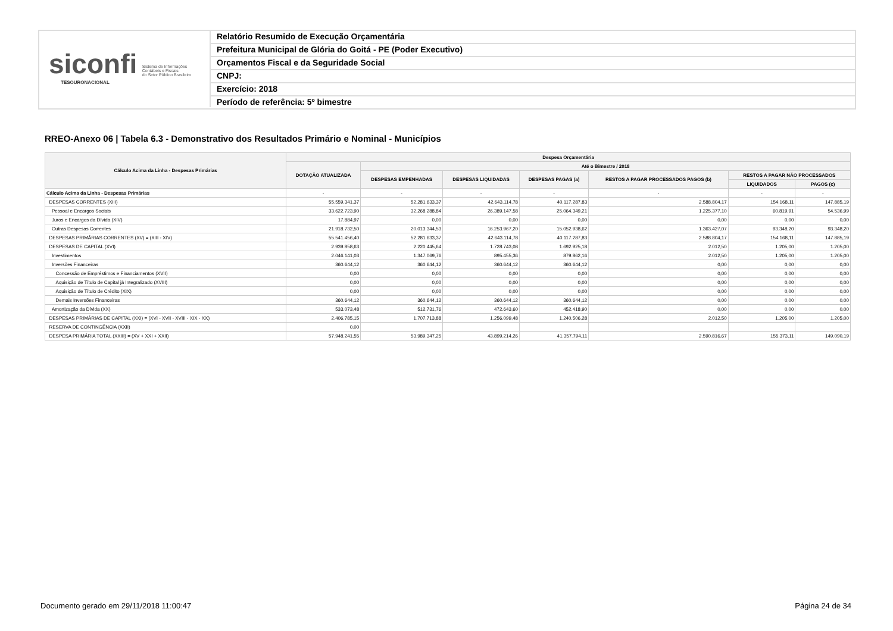siconfi Sistema de Informações
Contábeis e Fiscais
do Setor Público Brasileiro
TESOURONACIONAL
Relatório Resumido de Execução Orçamentária
Prefeitura Municipal de Glória do Goitá - PE (Poder Executivo)
Orçamentos Fiscal e da Seguridade Social
CNPJ:
Exercício: 2018
Período de referência: 5º bimestre
RREO-Anexo 06 | Tabela 6.3 - Demonstrativo dos Resultados Primário e Nominal - Municípios
| Cálculo Acima da Linha - Despesas Primárias | Despesa Orçamentária | | | | | | |
| --- | --- | --- | --- | --- | --- | --- | --- |
| | DOTAÇÃO ATUALIZADA | Até o Bimestre / 2018 | | | | | |
| | | DESPESAS EMPENHADAS | DESPESAS LIQUIDADAS | DESPESAS PAGAS (a) | RESTOS A PAGAR PROCESSADOS PAGOS (b) | RESTOS A PAGAR NÃO PROCESSADOS | |
| | | | | | | LIQUIDADOS | PAGOS (c) |
| Cálculo Acima da Linha - Despesas Primárias | - | - | - | - | - | - | - |
| DESPESAS CORRENTES (XIII) | 55.559.341,37 | 52.281.633,37 | 42.643.114,78 | 40.117.287,83 | 2.588.804,17 | 154.168,11 | 147.885,19 |
| Pessoal e Encargos Sociais | 33.622.723,90 | 32.268.288,84 | 26.389.147,58 | 25.064.349,21 | 1.225.377,10 | 60.819,91 | 54.536,99 |
| Juros e Encargos da Dívida (XIV) | 17.884,97 | 0,00 | 0,00 | 0,00 | 0,00 | 0,00 | 0,00 |
| Outras Despesas Correntes | 21.918.732,50 | 20.013.344,53 | 16.253.967,20 | 15.052.938,62 | 1.363.427,07 | 93.348,20 | 93.348,20 |
| DESPESAS PRIMÁRIAS CORRENTES (XV) = (XIII - XIV) | 55.541.456,40 | 52.281.633,37 | 42.643.114,78 | 40.117.287,83 | 2.588.804,17 | 154.168,11 | 147.885,19 |
| DESPESAS DE CAPITAL (XVI) | 2.939.858,63 | 2.220.445,64 | 1.728.743,08 | 1.692.925,18 | 2.012,50 | 1.205,00 | 1.205,00 |
| Investimentos | 2.046.141,03 | 1.347.069,76 | 895.455,36 | 879.862,16 | 2.012,50 | 1.205,00 | 1.205,00 |
| Inversões Financeiras | 360.644,12 | 360.644,12 | 360.644,12 | 360.644,12 | 0,00 | 0,00 | 0,00 |
| Concessão de Empréstimos e Financiamentos (XVII) | 0,00 | 0,00 | 0,00 | 0,00 | 0,00 | 0,00 | 0,00 |
| Aquisição de Título de Capital já Integralizado (XVIII) | 0,00 | 0,00 | 0,00 | 0,00 | 0,00 | 0,00 | 0,00 |
| Aquisição de Título de Crédito (XIX) | 0,00 | 0,00 | 0,00 | 0,00 | 0,00 | 0,00 | 0,00 |
| Demais Inversões Financeiras | 360.644,12 | 360.644,12 | 360.644,12 | 360.644,12 | 0,00 | 0,00 | 0,00 |
| Amortização da Dívida (XX) | 533.073,48 | 512.731,76 | 472.643,60 | 452.418,90 | 0,00 | 0,00 | 0,00 |
| DESPESAS PRIMÁRIAS DE CAPITAL (XXI) = (XVI - XVII - XVIII - XIX - XX) | 2.406.785,15 | 1.707.713,88 | 1.256.099,48 | 1.240.506,28 | 2.012,50 | 1.205,00 | 1.205,00 |
| RESERVA DE CONTINGÊNCIA (XXII) | 0,00 | | | | | | |
| DESPESA PRIMÁRIA TOTAL (XXIII) = (XV + XXI + XXII) | 57.948.241,55 | 53.989.347,25 | 43.899.214,26 | 41.357.794,11 | 2.590.816,67 | 155.373,11 | 149.090,19 |
Documento gerado em 29/11/2018 11:00:47
Página 24 de 34